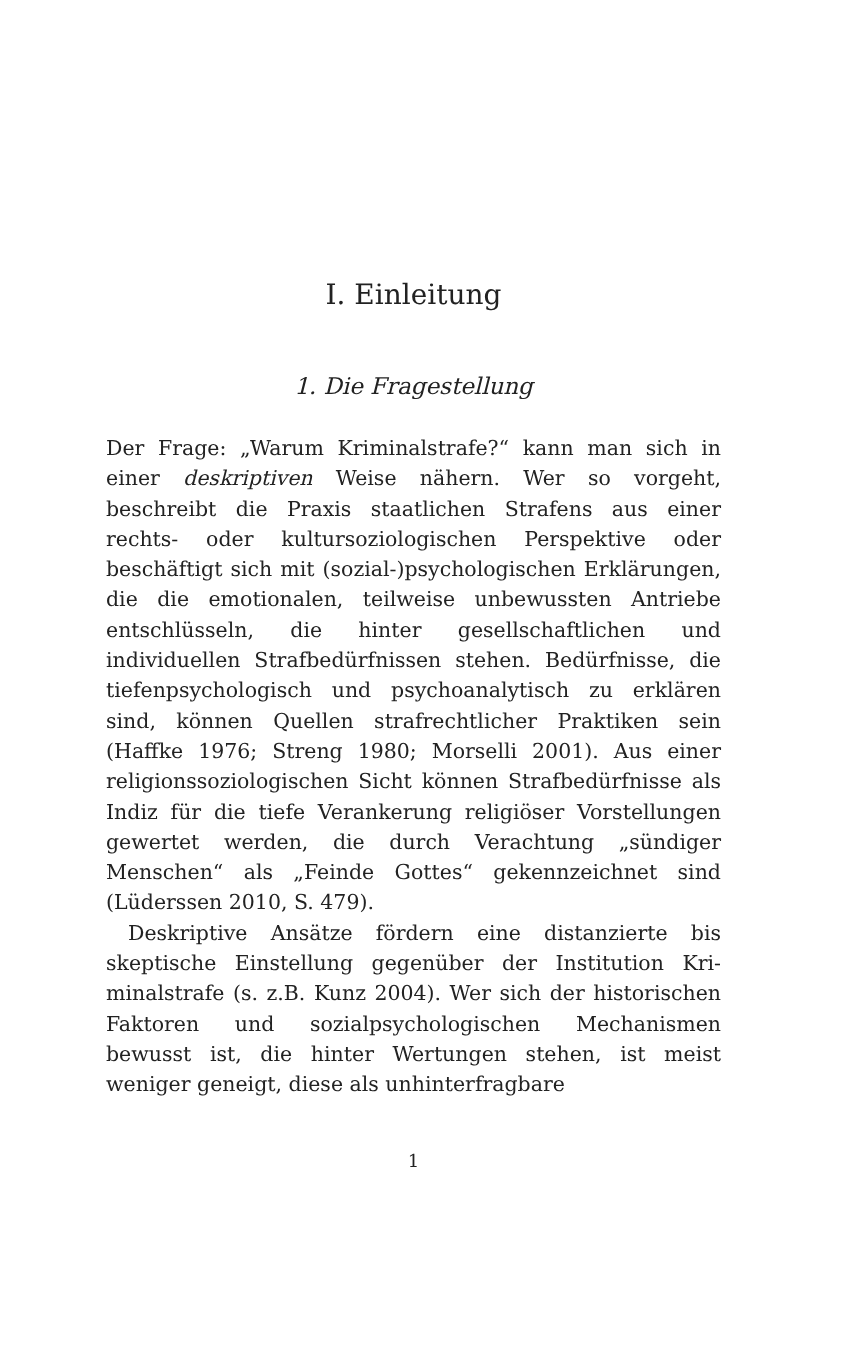I. Einleitung
1. Die Fragestellung
Der Frage: „Warum Kriminalstrafe?“ kann man sich in einer deskriptiven Weise nähern. Wer so vorgeht, beschreibt die Praxis staatlichen Strafens aus einer rechts- oder kultursoziologischen Perspektive oder beschäftigt sich mit (sozial-)psychologischen Erklä­rungen, die die emotionalen, teilweise unbewussten Antriebe entschlüsseln, die hinter gesellschaftlichen und individuellen Strafbedürfnissen stehen. Bedürf­nisse, die tiefenpsychologisch und psychoanalytisch zu erklären sind, können Quellen strafrechtlicher Praktiken sein (Haffke 1976; Streng 1980; Morselli 2001). Aus einer religionssoziologischen Sicht können Strafbedürfnisse als Indiz für die tiefe Verankerung religiöser Vorstellungen gewertet werden, die durch Verachtung „sündiger Menschen“ als „Feinde Gottes“ gekennzeichnet sind (Lüderssen 2010, S. 479).
Deskriptive Ansätze fördern eine distanzierte bis skeptische Einstellung gegenüber der Institution Kri­minalstrafe (s. z.B. Kunz 2004). Wer sich der histo­rischen Faktoren und sozialpsychologischen Mecha­nismen bewusst ist, die hinter Wertungen stehen, ist meist weniger geneigt, diese als unhinterfragbare
1